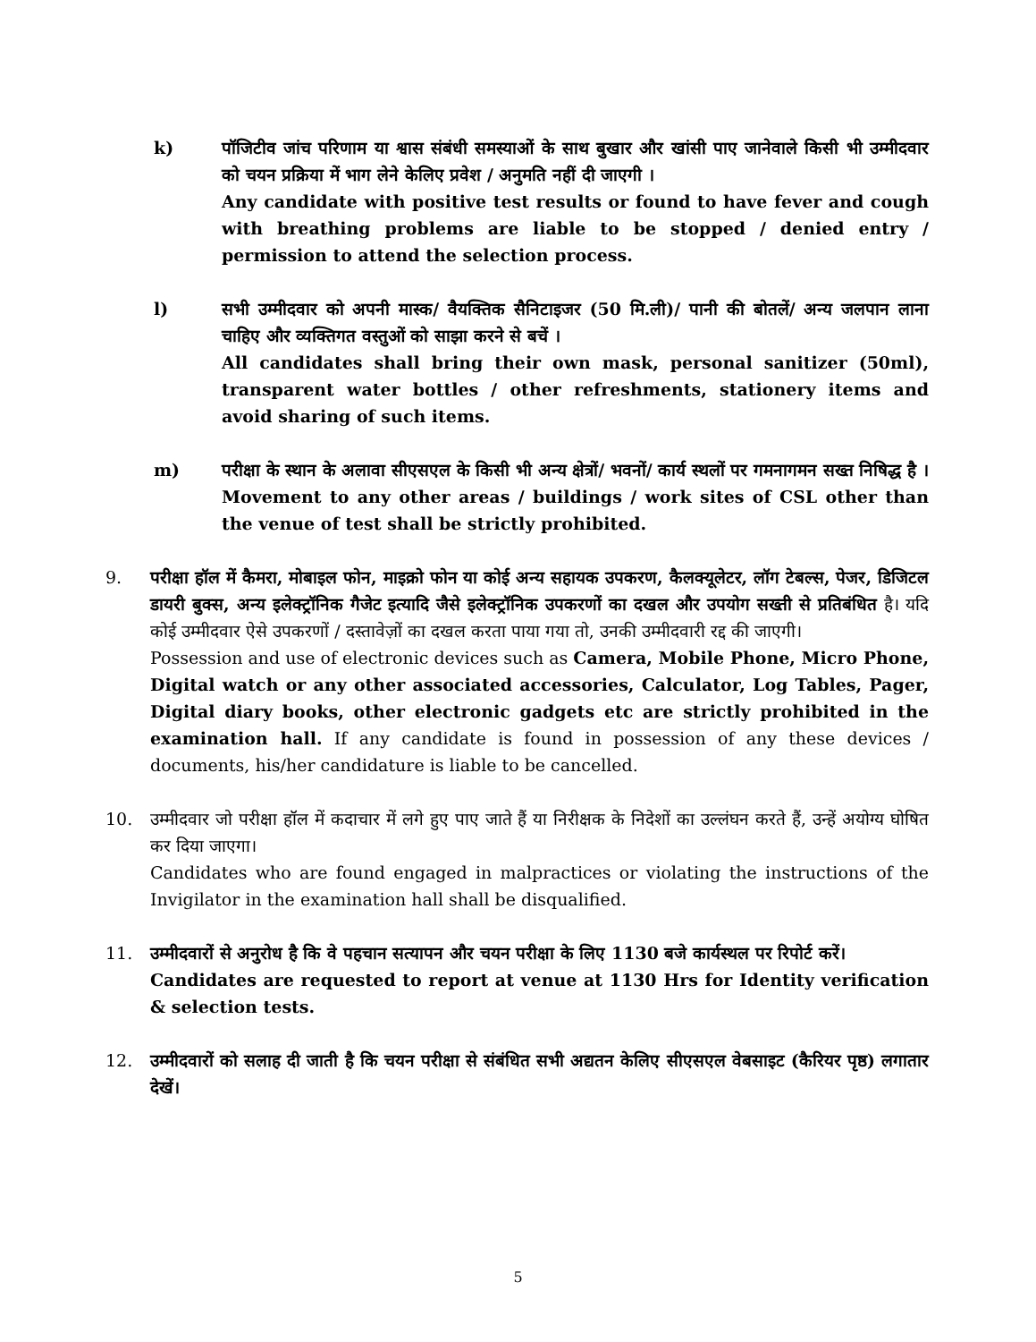k) पॉजिटीव जांच परिणाम या श्वास संबंधी समस्याओं के साथ बुखार और खांसी पाए जानेवाले किसी भी उम्मीदवार को चयन प्रक्रिया में भाग लेने केलिए प्रवेश / अनुमति नहीं दी जाएगी ।
Any candidate with positive test results or found to have fever and cough with breathing problems are liable to be stopped / denied entry / permission to attend the selection process.
l) सभी उम्मीदवार को अपनी मास्क/ वैयक्तिक सैनिटाइजर (50 मि.ली)/ पानी की बोतलें/ अन्य जलपान लाना चाहिए और व्यक्तिगत वस्तुओं को साझा करने से बचें ।
All candidates shall bring their own mask, personal sanitizer (50ml), transparent water bottles / other refreshments, stationery items and avoid sharing of such items.
m) परीक्षा के स्थान के अलावा सीएसएल के किसी भी अन्य क्षेत्रों/ भवनों/ कार्य स्थलों पर गमनागमन सख्त निषिद्ध है ।
Movement to any other areas / buildings / work sites of CSL other than the venue of test shall be strictly prohibited.
9. परीक्षा हॉल में कैमरा, मोबाइल फोन, माइक्रो फोन या कोई अन्य सहायक उपकरण, कैलक्यूलेटर, लॉग टेबल्स, पेजर, डिजिटल डायरी बुक्स, अन्य इलेक्ट्रॉनिक गैजेट इत्यादि जैसे इलेक्ट्रॉनिक उपकरणों का दखल और उपयोग सख्ती से प्रतिबंधित है। यदि कोई उम्मीदवार ऐसे उपकरणों / दस्तावेज़ों का दखल करता पाया गया तो, उनकी उम्मीदवारी रद्द की जाएगी।
Possession and use of electronic devices such as Camera, Mobile Phone, Micro Phone, Digital watch or any other associated accessories, Calculator, Log Tables, Pager, Digital diary books, other electronic gadgets etc are strictly prohibited in the examination hall. If any candidate is found in possession of any these devices / documents, his/her candidature is liable to be cancelled.
10. उम्मीदवार जो परीक्षा हॉल में कदाचार में लगे हुए पाए जाते हैं या निरीक्षक के निदेशों का उल्लंघन करते हैं, उन्हें अयोग्य घोषित कर दिया जाएगा।
Candidates who are found engaged in malpractices or violating the instructions of the Invigilator in the examination hall shall be disqualified.
11. उम्मीदवारों से अनुरोध है कि वे पहचान सत्यापन और चयन परीक्षा के लिए 1130 बजे कार्यस्थल पर रिपोर्ट करें।
Candidates are requested to report at venue at 1130 Hrs for Identity verification & selection tests.
12. उम्मीदवारों को सलाह दी जाती है कि चयन परीक्षा से संबंधित सभी अद्यतन केलिए सीएसएल वेबसाइट (कैरियर पृष्ठ) लगातार देखें।
5